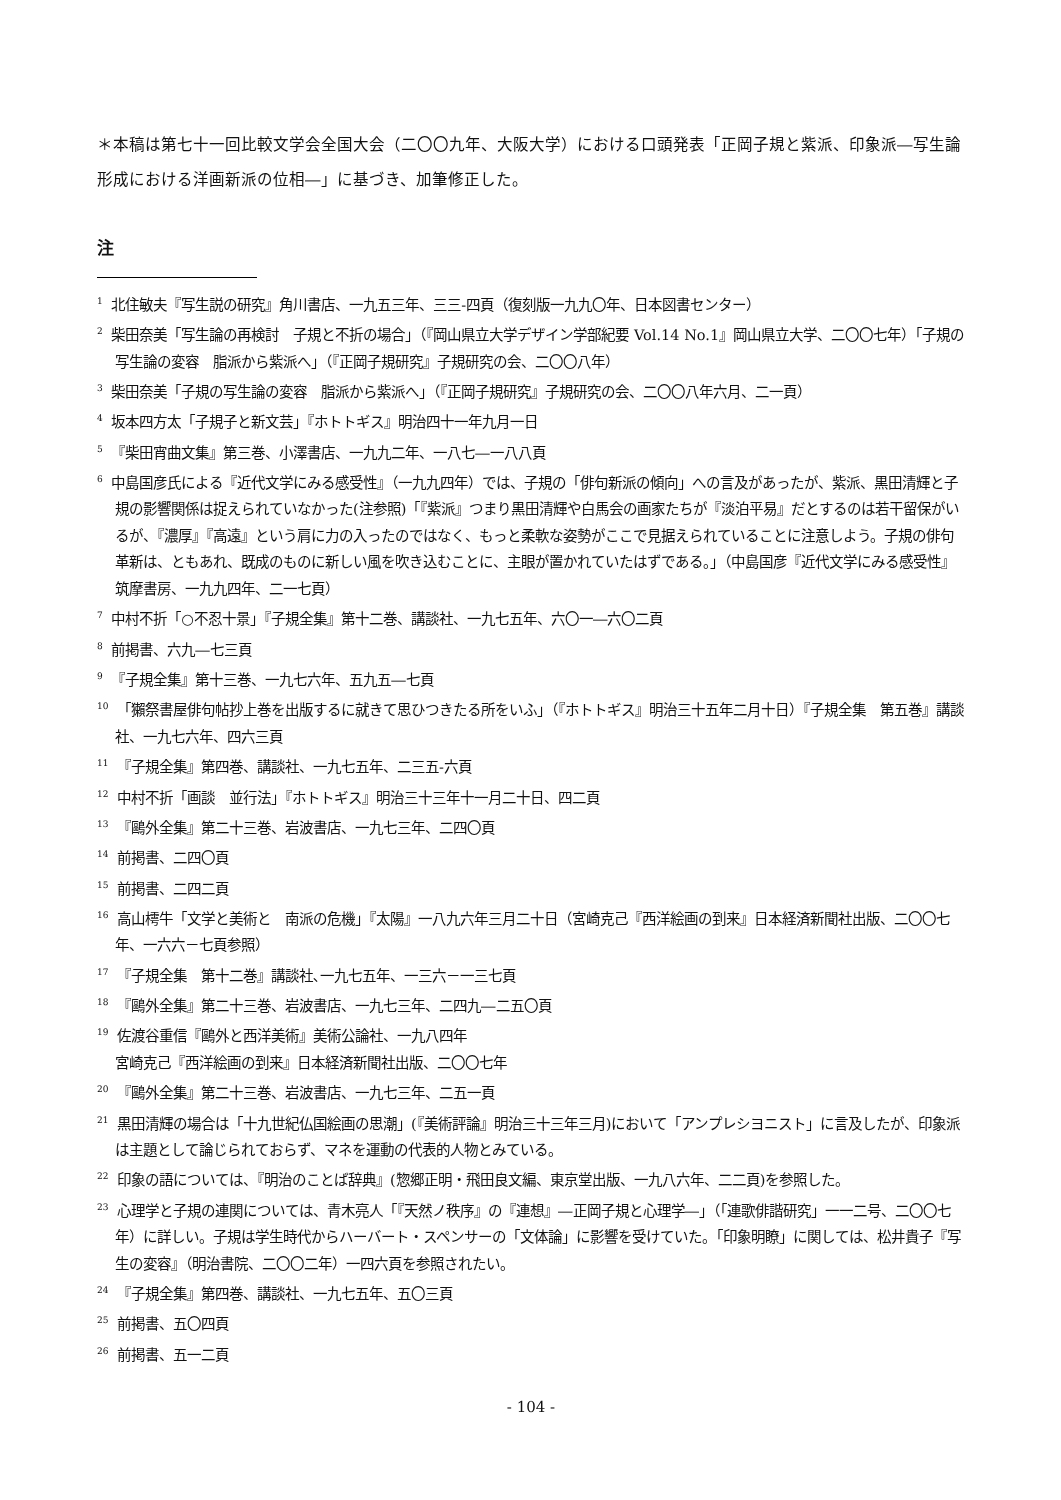＊本稿は第七十一回比較文学会全国大会（二〇〇九年、大阪大学）における口頭発表「正岡子規と紫派、印象派―写生論形成における洋画新派の位相―」に基づき、加筆修正した。
注
<sup>1</sup> 北住敏夫『写生説の研究』角川書店、一九五三年、三三-四頁（復刻版一九九〇年、日本図書センター）
<sup>2</sup> 柴田奈美「写生論の再検討　子規と不折の場合」（『岡山県立大学デザイン学部紀要 Vol.14 No.1』岡山県立大学、二〇〇七年）「子規の写生論の変容　脂派から紫派へ」（『正岡子規研究』子規研究の会、二〇〇八年）
<sup>3</sup> 柴田奈美「子規の写生論の変容　脂派から紫派へ」（『正岡子規研究』子規研究の会、二〇〇八年六月、二一頁）
<sup>4</sup> 坂本四方太「子規子と新文芸」『ホトトギス』明治四十一年九月一日
<sup>5</sup> 『柴田宵曲文集』第三巻、小澤書店、一九九二年、一八七―一八八頁
<sup>6</sup> 中島国彦氏による『近代文学にみる感受性』（一九九四年）では、子規の「俳句新派の傾向」への言及があったが、紫派、黒田清輝と子規の影響関係は捉えられていなかった(注参照)「『紫派』つまり黒田清輝や白馬会の画家たちが『淡泊平易』だとするのは若干留保がいるが、『濃厚』『高遠』という肩に力の入ったのではなく、もっと柔軟な姿勢がここで見据えられていることに注意しよう。子規の俳句革新は、ともあれ、既成のものに新しい風を吹き込むことに、主眼が置かれていたはずである。」（中島国彦『近代文学にみる感受性』筑摩書房、一九九四年、二一七頁）
<sup>7</sup> 中村不折「○不忍十景」『子規全集』第十二巻、講談社、一九七五年、六〇一―六〇二頁
<sup>8</sup> 前掲書、六九―七三頁
<sup>9</sup> 『子規全集』第十三巻、一九七六年、五九五―七頁
<sup>10</sup> 「獺祭書屋俳句帖抄上巻を出版するに就きて思ひつきたる所をいふ」（『ホトトギス』明治三十五年二月十日）『子規全集　第五巻』講談社、一九七六年、四六三頁
<sup>11</sup> 『子規全集』第四巻、講談社、一九七五年、二三五-六頁
<sup>12</sup> 中村不折「画談　並行法」『ホトトギス』明治三十三年十一月二十日、四二頁
<sup>13</sup> 『鷗外全集』第二十三巻、岩波書店、一九七三年、二四〇頁
<sup>14</sup> 前掲書、二四〇頁
<sup>15</sup> 前掲書、二四二頁
<sup>16</sup> 高山樗牛「文学と美術と　南派の危機」『太陽』一八九六年三月二十日（宮崎克己『西洋絵画の到来』日本経済新聞社出版、二〇〇七年、一六六－七頁参照）
<sup>17</sup> 『子規全集　第十二巻』講談社､一九七五年、一三六－一三七頁
<sup>18</sup> 『鷗外全集』第二十三巻、岩波書店、一九七三年、二四九―二五〇頁
<sup>19</sup> 佐渡谷重信『鷗外と西洋美術』美術公論社、一九八四年
宮崎克己『西洋絵画の到来』日本経済新聞社出版、二〇〇七年
<sup>20</sup> 『鷗外全集』第二十三巻、岩波書店、一九七三年、二五一頁
<sup>21</sup> 黒田清輝の場合は「十九世紀仏国絵画の思潮」(『美術評論』明治三十三年三月)において「アンプレシヨニスト」に言及したが、印象派は主題として論じられておらず、マネを運動の代表的人物とみている。
<sup>22</sup> 印象の語については、『明治のことば辞典』(惣郷正明・飛田良文編、東京堂出版、一九八六年、二二頁)を参照した。
<sup>23</sup> 心理学と子規の連関については、青木亮人「『天然ノ秩序』の『連想』―正岡子規と心理学―」（「連歌俳諧研究」一一二号、二〇〇七年）に詳しい。子規は学生時代からハーバート・スペンサーの「文体論」に影響を受けていた。「印象明瞭」に関しては、松井貴子『写生の変容』（明治書院、二〇〇二年）一四六頁を参照されたい。
<sup>24</sup> 『子規全集』第四巻、講談社、一九七五年、五〇三頁
<sup>25</sup> 前掲書、五〇四頁
<sup>26</sup> 前掲書、五一二頁
- 104 -